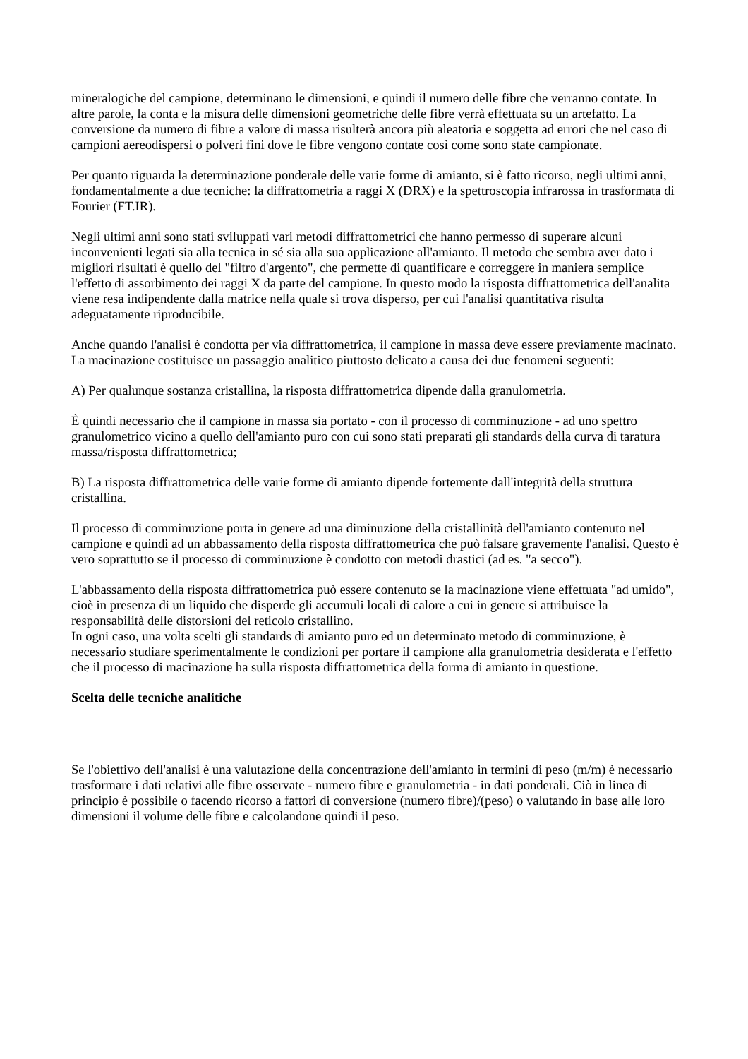mineralogiche del campione, determinano le dimensioni, e quindi il numero delle fibre che verranno contate. In altre parole, la conta e la misura delle dimensioni geometriche delle fibre verrà effettuata su un artefatto. La conversione da numero di fibre a valore di massa risulterà ancora più aleatoria e soggetta ad errori che nel caso di campioni aereodispersi o polveri fini dove le fibre vengono contate così come sono state campionate.
Per quanto riguarda la determinazione ponderale delle varie forme di amianto, si è fatto ricorso, negli ultimi anni, fondamentalmente a due tecniche: la diffrattometria a raggi X (DRX) e la spettroscopia infrarossa in trasformata di Fourier (FT.IR).
Negli ultimi anni sono stati sviluppati vari metodi diffrattometrici che hanno permesso di superare alcuni inconvenienti legati sia alla tecnica in sé sia alla sua applicazione all'amianto. Il metodo che sembra aver dato i migliori risultati è quello del "filtro d'argento", che permette di quantificare e correggere in maniera semplice l'effetto di assorbimento dei raggi X da parte del campione. In questo modo la risposta diffrattometrica dell'analita viene resa indipendente dalla matrice nella quale si trova disperso, per cui l'analisi quantitativa risulta adeguatamente riproducibile.
Anche quando l'analisi è condotta per via diffrattometrica, il campione in massa deve essere previamente macinato. La macinazione costituisce un passaggio analitico piuttosto delicato a causa dei due fenomeni seguenti:
A) Per qualunque sostanza cristallina, la risposta diffrattometrica dipende dalla granulometria.
È quindi necessario che il campione in massa sia portato - con il processo di comminuzione - ad uno spettro granulometrico vicino a quello dell'amianto puro con cui sono stati preparati gli standards della curva di taratura massa/risposta diffrattometrica;
B) La risposta diffrattometrica delle varie forme di amianto dipende fortemente dall'integrità della struttura cristallina.
Il processo di comminuzione porta in genere ad una diminuzione della cristallinità dell'amianto contenuto nel campione e quindi ad un abbassamento della risposta diffrattometrica che può falsare gravemente l'analisi. Questo è vero soprattutto se il processo di comminuzione è condotto con metodi drastici (ad es. "a secco").
L'abbassamento della risposta diffrattometrica può essere contenuto se la macinazione viene effettuata "ad umido", cioè in presenza di un liquido che disperde gli accumuli locali di calore a cui in genere si attribuisce la responsabilità delle distorsioni del reticolo cristallino.
In ogni caso, una volta scelti gli standards di amianto puro ed un determinato metodo di comminuzione, è necessario studiare sperimentalmente le condizioni per portare il campione alla granulometria desiderata e l'effetto che il processo di macinazione ha sulla risposta diffrattometrica della forma di amianto in questione.
Scelta delle tecniche analitiche
Se l'obiettivo dell'analisi è una valutazione della concentrazione dell'amianto in termini di peso (m/m) è necessario trasformare i dati relativi alle fibre osservate - numero fibre e granulometria - in dati ponderali. Ciò in linea di principio è possibile o facendo ricorso a fattori di conversione (numero fibre)/(peso) o valutando in base alle loro dimensioni il volume delle fibre e calcolandone quindi il peso.